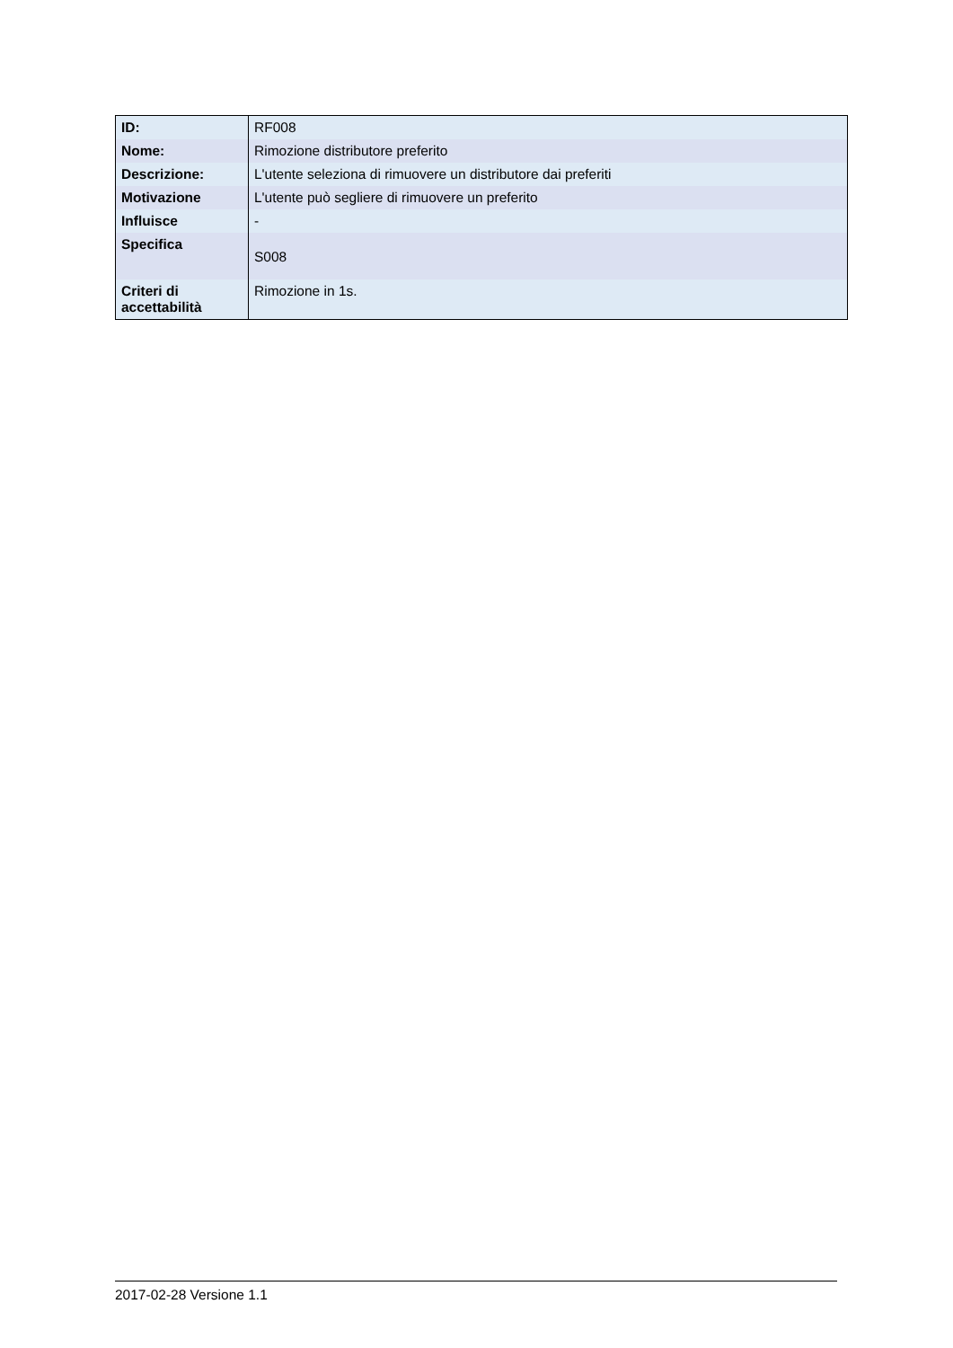| ID: | RF008 |
| Nome: | Rimozione distributore preferito |
| Descrizione: | L'utente seleziona di rimuovere un distributore dai preferiti |
| Motivazione | L'utente può segliere di rimuovere un preferito |
| Influisce | - |
| Specifica | S008 |
| Criteri di accettabilità | Rimozione in 1s. |
2017-02-28 Versione 1.1